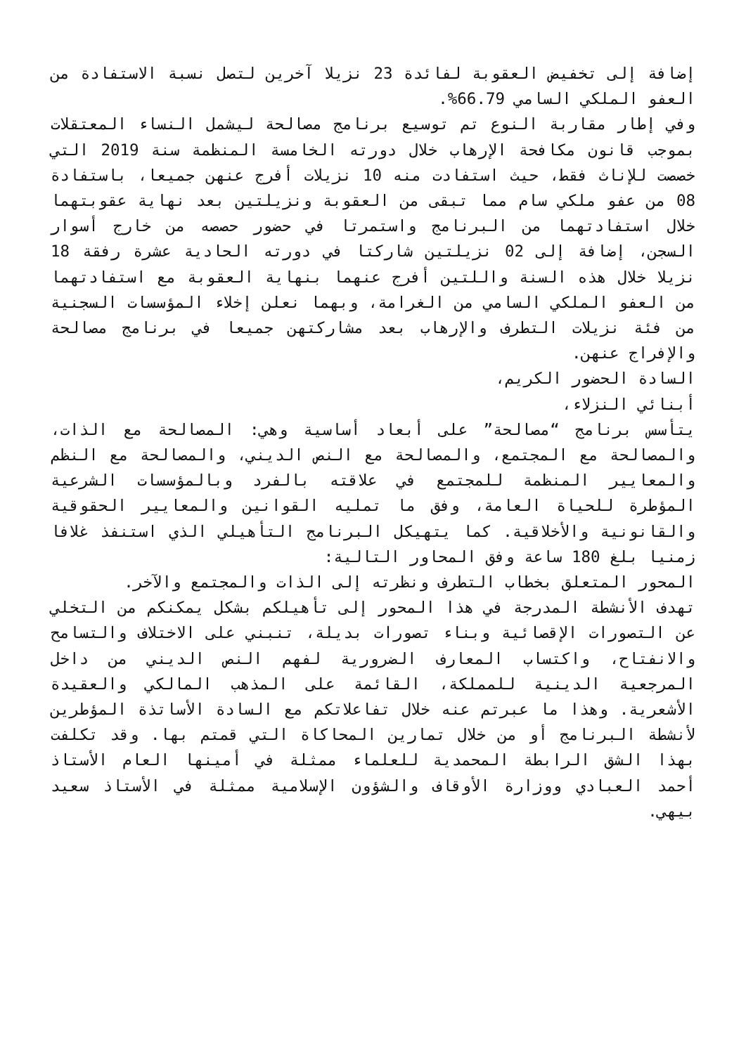إضافة إلى تخفيض العقوبة لفائدة 23 نزيلا آخرين لتصل نسبة الاستفادة من العفو الملكي السامي 66.79%.
وفي إطار مقاربة النوع تم توسيع برنامج مصالحة ليشمل النساء المعتقلات بموجب قانون مكافحة الإرهاب خلال دورته الخامسة المنظمة سنة 2019 التي خصصت للإناث فقط، حيث استفادت منه 10 نزيلات أفرج عنهن جميعا، باستفادة 08 من عفو ملكي سام مما تبقى من العقوبة ونزيلتين بعد نهاية عقوبتهما خلال استفادتهما من البرنامج واستمرتا في حضور حصصه من خارج أسوار السجن، إضافة إلى 02 نزيلتين شاركتا في دورته الحادية عشرة رفقة 18 نزيلا خلال هذه السنة واللتين أفرج عنهما بنهاية العقوبة مع استفادتهما من العفو الملكي السامي من الغرامة، وبهما نعلن إخلاء المؤسسات السجنية من فئة نزيلات التطرف والإرهاب بعد مشاركتهن جميعا في برنامج مصالحة والإفراج عنهن.
السادة الحضور الكريم،
أبنائي النزلاء،
يتأسس برنامج “مصالحة” على أبعاد أساسية وهي: المصالحة مع الذات، والمصالحة مع المجتمع، والمصالحة مع النص الديني، والمصالحة مع النظم والمعايير المنظمة للمجتمع في علاقته بالفرد وبالمؤسسات الشرعية المؤطرة للحياة العامة، وفق ما تمليه القوانين والمعايير الحقوقية والقانونية والأخلاقية. كما يتهيكل البرنامج التأهيلي الذي استنفذ غلافا زمنيا بلغ 180 ساعة وفق المحاور التالية:
المحور المتعلق بخطاب التطرف ونظرته إلى الذات والمجتمع والآخر.
تهدف الأنشطة المدرجة في هذا المحور إلى تأهيلكم بشكل يمكنكم من التخلي عن التصورات الإقصائية وبناء تصورات بديلة، تنبني على الاختلاف والتسامح والانفتاح، واكتساب المعارف الضرورية لفهم النص الديني من داخل المرجعية الدينية للمملكة، القائمة على المذهب المالكي والعقيدة الأشعرية. وهذا ما عبرتم عنه خلال تفاعلاتكم مع السادة الأساتذة المؤطرين لأنشطة البرنامج أو من خلال تمارين المحاكاة التي قمتم بها. وقد تكلفت بهذا الشق الرابطة المحمدية للعلماء ممثلة في أمينها العام الأستاذ أحمد العبادي ووزارة الأوقاف والشؤون الإسلامية ممثلة في الأستاذ سعيد بيهي.